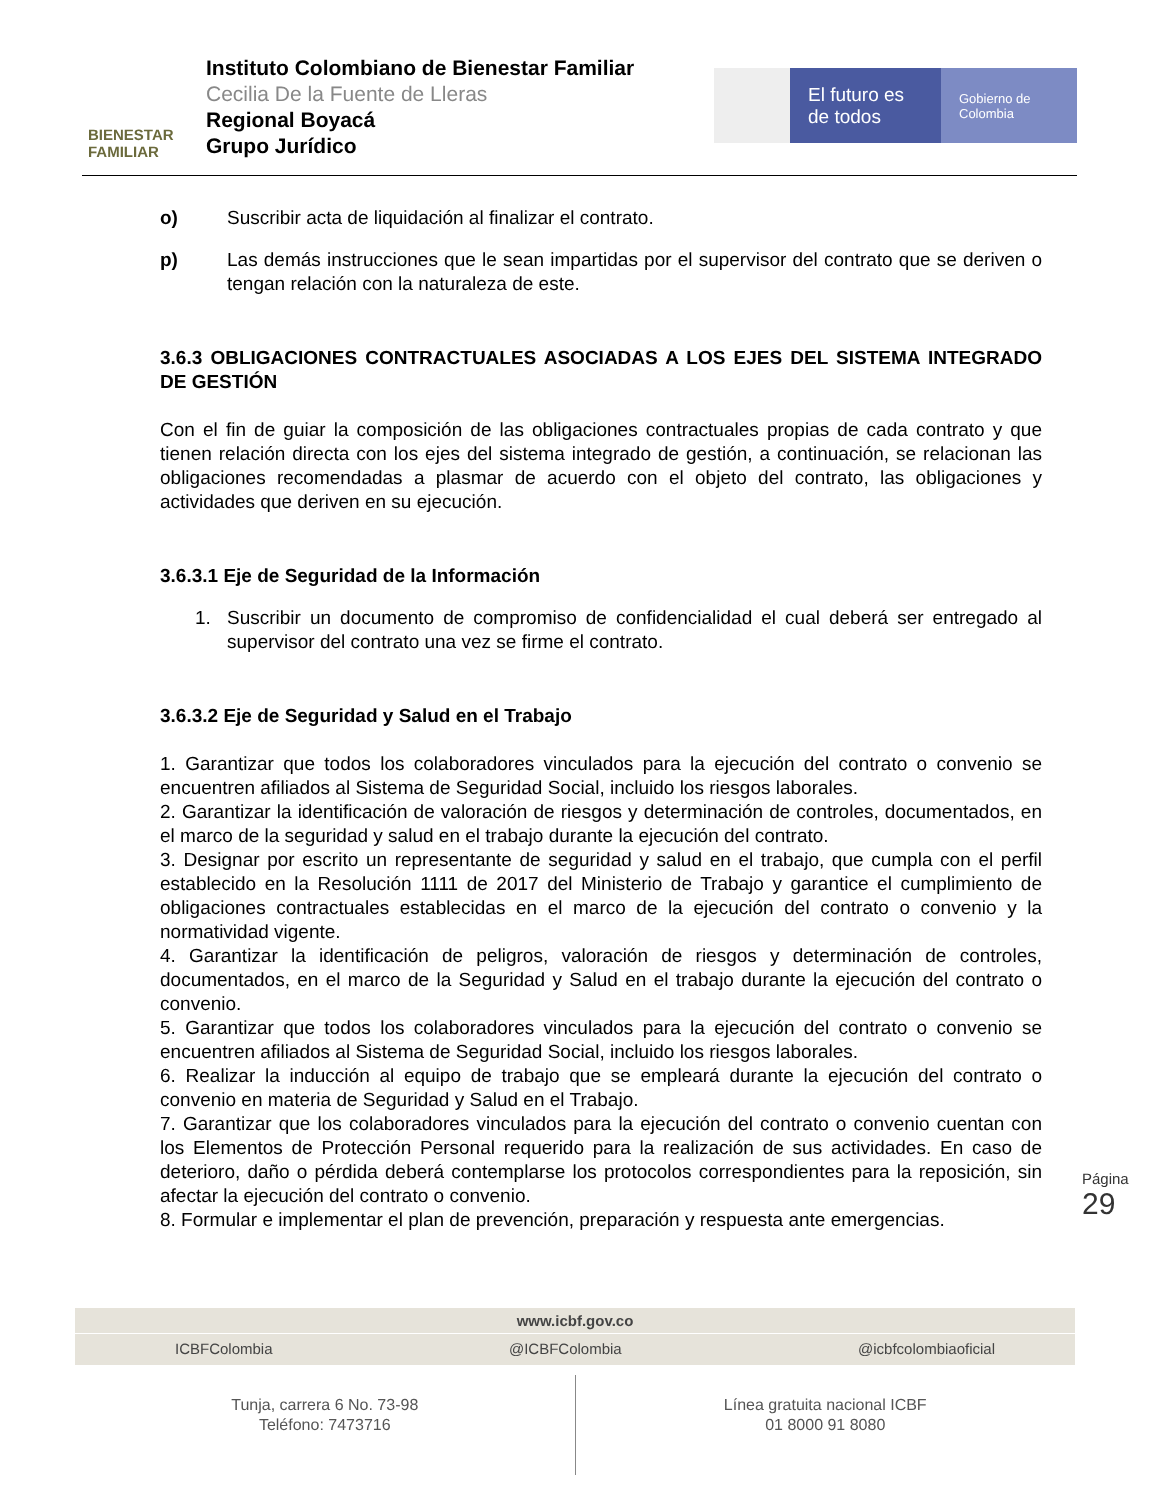BIENESTAR
FAMILIAR
Instituto Colombiano de Bienestar Familiar
Cecilia De la Fuente de Lleras
Regional Boyacá
Grupo Jurídico
El futuro es de todos
Gobierno de Colombia
o) Suscribir acta de liquidación al finalizar el contrato.
p) Las demás instrucciones que le sean impartidas por el supervisor del contrato que se deriven o tengan relación con la naturaleza de este.
3.6.3 OBLIGACIONES CONTRACTUALES ASOCIADAS A LOS EJES DEL SISTEMA INTEGRADO DE GESTIÓN
Con el fin de guiar la composición de las obligaciones contractuales propias de cada contrato y que tienen relación directa con los ejes del sistema integrado de gestión, a continuación, se relacionan las obligaciones recomendadas a plasmar de acuerdo con el objeto del contrato, las obligaciones y actividades que deriven en su ejecución.
3.6.3.1 Eje de Seguridad de la Información
1. Suscribir un documento de compromiso de confidencialidad el cual deberá ser entregado al supervisor del contrato una vez se firme el contrato.
3.6.3.2 Eje de Seguridad y Salud en el Trabajo
1. Garantizar que todos los colaboradores vinculados para la ejecución del contrato o convenio se encuentren afiliados al Sistema de Seguridad Social, incluido los riesgos laborales.
2. Garantizar la identificación de valoración de riesgos y determinación de controles, documentados, en el marco de la seguridad y salud en el trabajo durante la ejecución del contrato.
3. Designar por escrito un representante de seguridad y salud en el trabajo, que cumpla con el perfil establecido en la Resolución 1111 de 2017 del Ministerio de Trabajo y garantice el cumplimiento de obligaciones contractuales establecidas en el marco de la ejecución del contrato o convenio y la normatividad vigente.
4. Garantizar la identificación de peligros, valoración de riesgos y determinación de controles, documentados, en el marco de la Seguridad y Salud en el trabajo durante la ejecución del contrato o convenio.
5. Garantizar que todos los colaboradores vinculados para la ejecución del contrato o convenio se encuentren afiliados al Sistema de Seguridad Social, incluido los riesgos laborales.
6. Realizar la inducción al equipo de trabajo que se empleará durante la ejecución del contrato o convenio en materia de Seguridad y Salud en el Trabajo.
7. Garantizar que los colaboradores vinculados para la ejecución del contrato o convenio cuentan con los Elementos de Protección Personal requerido para la realización de sus actividades. En caso de deterioro, daño o pérdida deberá contemplarse los protocolos correspondientes para la reposición, sin afectar la ejecución del contrato o convenio.
8. Formular e implementar el plan de prevención, preparación y respuesta ante emergencias.
Página 29
www.icbf.gov.co
ICBFColombia @ICBFColombia @icbfcolombiaoficial
Tunja, carrera 6 No. 73-98
Teléfono: 7473716
Línea gratuita nacional ICBF
01 8000 91 8080